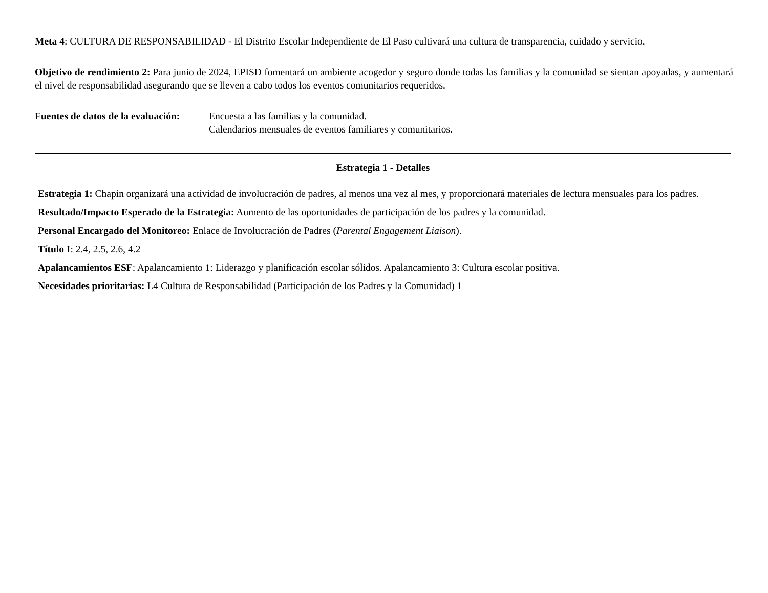Meta 4: CULTURA DE RESPONSABILIDAD - El Distrito Escolar Independiente de El Paso cultivará una cultura de transparencia, cuidado y servicio.
Objetivo de rendimiento 2: Para junio de 2024, EPISD fomentará un ambiente acogedor y seguro donde todas las familias y la comunidad se sientan apoyadas, y aumentará el nivel de responsabilidad asegurando que se lleven a cabo todos los eventos comunitarios requeridos.
Fuentes de datos de la evaluación:
Encuesta a las familias y la comunidad.
Calendarios mensuales de eventos familiares y comunitarios.
| Estrategia 1 - Detalles |
| --- |
| Estrategia 1: Chapin organizará una actividad de involucración de padres, al menos una vez al mes, y proporcionará materiales de lectura mensuales para los padres. Resultado/Impacto Esperado de la Estrategia: Aumento de las oportunidades de participación de los padres y la comunidad. Personal Encargado del Monitoreo: Enlace de Involucración de Padres ( Parental Engagement Liaison ). Título I : 2.4, 2.5, 2.6, 4.2 Apalancamientos ESF : Apalancamiento 1: Liderazgo y planificación escolar sólidos. Apalancamiento 3: Cultura escolar positiva. Necesidades prioritarias: L4 Cultura de Responsabilidad (Participación de los Padres y la Comunidad) 1 |